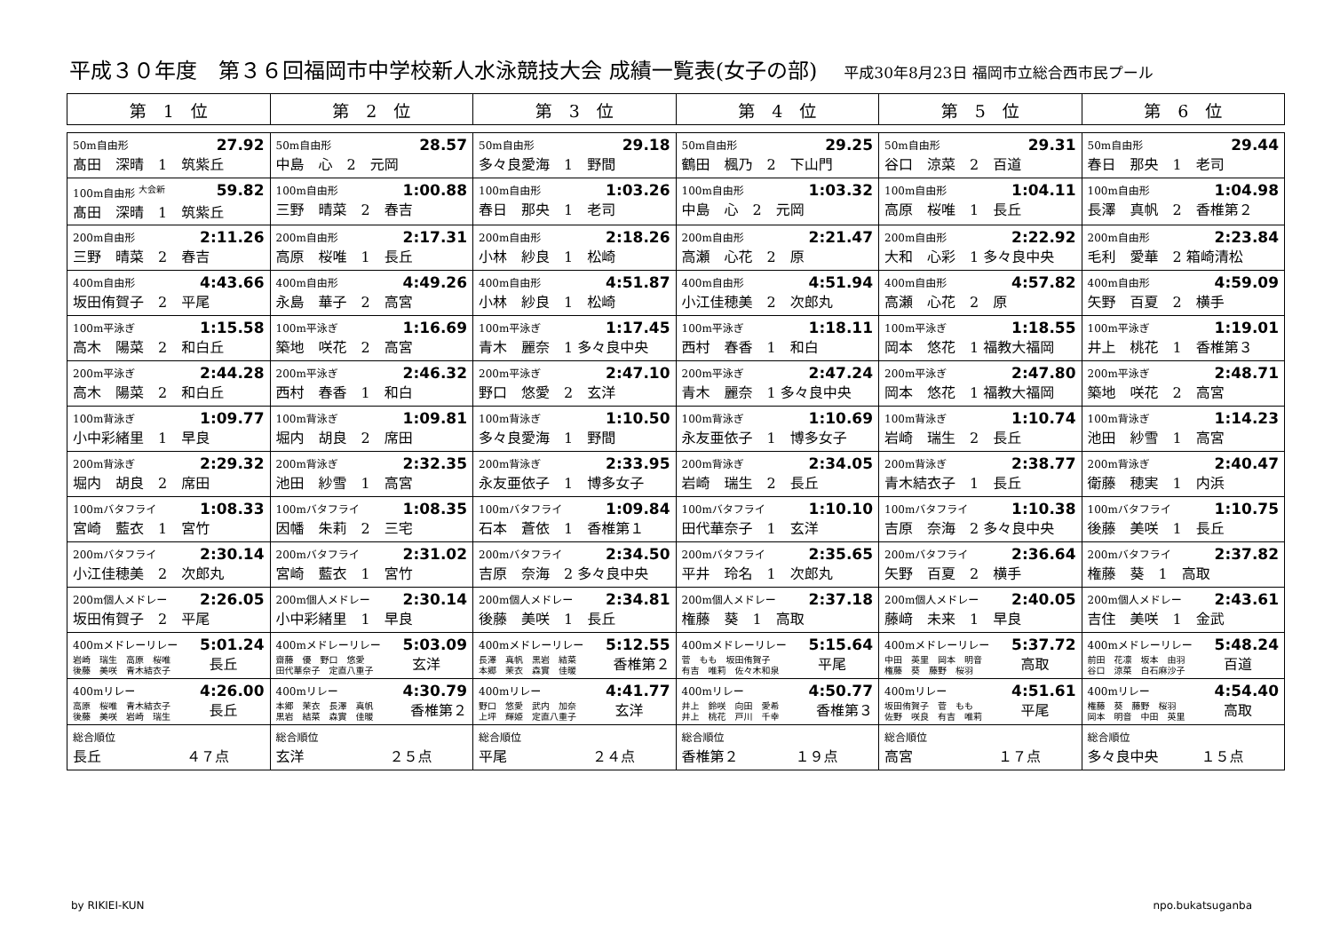平成３０年度　第３６回福岡市中学校新人水泳競技大会 成績一覧表(女子の部) 平成30年8月23日 福岡市立総合西市民プール
| 第 1 位 | 第 2 位 | 第 3 位 | 第 4 位 | 第 5 位 | 第 6 位 |
| 50m自由形 27.92 髙田 深晴 1 筑紫丘 | 50m自由形 28.57 中島 心 2 元岡 | 50m自由形 29.18 多々良愛海 1 野間 | 50m自由形 29.25 鶴田 楓乃 2 下山門 | 50m自由形 29.31 谷口 涼菜 2 百道 | 50m自由形 29.44 春日 那央 1 老司 |
| 100m自由形 <sup>大会新</sup> 59.82 髙田 深晴 1 筑紫丘 | 100m自由形 1:00.88 三野 晴菜 2 春吉 | 100m自由形 1:03.26 春日 那央 1 老司 | 100m自由形 1:03.32 中島 心 2 元岡 | 100m自由形 1:04.11 高原 桜唯 1 長丘 | 100m自由形 1:04.98 長澤 真帆 2 香椎第２ |
| 200m自由形 2:11.26 三野 晴菜 2 春吉 | 200m自由形 2:17.31 高原 桜唯 1 長丘 | 200m自由形 2:18.26 小林 紗良 1 松崎 | 200m自由形 2:21.47 高瀬 心花 2 原 | 200m自由形 2:22.92 大和 心彩 1 多々良中央 | 200m自由形 2:23.84 毛利 愛華 2 箱崎清松 |
| 400m自由形 4:43.66 坂田侑賀子 2 平尾 | 400m自由形 4:49.26 永島 華子 2 高宮 | 400m自由形 4:51.87 小林 紗良 1 松崎 | 400m自由形 4:51.94 小江佳穂美 2 次郎丸 | 400m自由形 4:57.82 高瀬 心花 2 原 | 400m自由形 4:59.09 矢野 百夏 2 横手 |
| 100m平泳ぎ 1:15.58 高木 陽菜 2 和白丘 | 100m平泳ぎ 1:16.69 築地 咲花 2 高宮 | 100m平泳ぎ 1:17.45 青木 麗奈 1 多々良中央 | 100m平泳ぎ 1:18.11 西村 春香 1 和白 | 100m平泳ぎ 1:18.55 岡本 悠花 1 福教大福岡 | 100m平泳ぎ 1:19.01 井上 桃花 1 香椎第３ |
| 200m平泳ぎ 2:44.28 高木 陽菜 2 和白丘 | 200m平泳ぎ 2:46.32 西村 春香 1 和白 | 200m平泳ぎ 2:47.10 野口 悠愛 2 玄洋 | 200m平泳ぎ 2:47.24 青木 麗奈 1 多々良中央 | 200m平泳ぎ 2:47.80 岡本 悠花 1 福教大福岡 | 200m平泳ぎ 2:48.71 築地 咲花 2 高宮 |
| 100m背泳ぎ 1:09.77 小中彩緒里 1 早良 | 100m背泳ぎ 1:09.81 堀内 胡良 2 席田 | 100m背泳ぎ 1:10.50 多々良愛海 1 野間 | 100m背泳ぎ 1:10.69 永友亜依子 1 博多女子 | 100m背泳ぎ 1:10.74 岩崎 瑞生 2 長丘 | 100m背泳ぎ 1:14.23 池田 紗雪 1 高宮 |
| 200m背泳ぎ 2:29.32 堀内 胡良 2 席田 | 200m背泳ぎ 2:32.35 池田 紗雪 1 高宮 | 200m背泳ぎ 2:33.95 永友亜依子 1 博多女子 | 200m背泳ぎ 2:34.05 岩崎 瑞生 2 長丘 | 200m背泳ぎ 2:38.77 青木結衣子 1 長丘 | 200m背泳ぎ 2:40.47 衛藤 穂実 1 内浜 |
| 100mバタフライ 1:08.33 宮崎 藍衣 1 宮竹 | 100mバタフライ 1:08.35 因幡 朱莉 2 三宅 | 100mバタフライ 1:09.84 石本 蒼依 1 香椎第１ | 100mバタフライ 1:10.10 田代華奈子 1 玄洋 | 100mバタフライ 1:10.38 吉原 奈海 2 多々良中央 | 100mバタフライ 1:10.75 後藤 美咲 1 長丘 |
| 200mバタフライ 2:30.14 小江佳穂美 2 次郎丸 | 200mバタフライ 2:31.02 宮崎 藍衣 1 宮竹 | 200mバタフライ 2:34.50 吉原 奈海 2 多々良中央 | 200mバタフライ 2:35.65 平井 玲名 1 次郎丸 | 200mバタフライ 2:36.64 矢野 百夏 2 横手 | 200mバタフライ 2:37.82 権藤 葵 1 高取 |
| 200m個人メドレー 2:26.05 坂田侑賀子 2 平尾 | 200m個人メドレー 2:30.14 小中彩緒里 1 早良 | 200m個人メドレー 2:34.81 後藤 美咲 1 長丘 | 200m個人メドレー 2:37.18 権藤 葵 1 高取 | 200m個人メドレー 2:40.05 藤﨑 未来 1 早良 | 200m個人メドレー 2:43.61 吉住 美咲 1 金武 |
| 400mメドレーリレー 5:01.24 長丘 岩崎 瑞生 高原 桜唯 後藤 美咲 青木結衣子 | 400mメドレーリレー 5:03.09 玄洋 齋藤 優 野口 悠愛 田代華奈子 定直八重子 | 400mメドレーリレー 5:12.55 香椎第２ 長澤 真帆 黒岩 結菜 本郷 茉衣 森實 佳暖 | 400mメドレーリレー 5:15.64 平尾 菅 もも 坂田侑賀子 有吉 唯莉 佐々木和泉 | 400mメドレーリレー 5:37.72 高取 中田 英里 岡本 明音 権藤 葵 藤野 桜羽 | 400mメドレーリレー 5:48.24 百道 前田 花凛 坂本 由羽 谷口 涼菜 白石麻沙子 |
| 400mリレー 4:26.00 長丘 高原 桜唯 青木結衣子 後藤 美咲 岩崎 瑞生 | 400mリレー 4:30.79 香椎第２ 本郷 茉衣 長澤 真帆 黒岩 結菜 森實 佳暖 | 400mリレー 4:41.77 玄洋 野口 悠愛 武内 加奈 上坪 輝姫 定直八重子 | 400mリレー 4:50.77 香椎第３ 井上 鈴咲 向田 愛希 井上 桃花 戸川 千幸 | 400mリレー 4:51.61 平尾 坂田侑賀子 菅 もも 佐野 咲良 有吉 唯莉 | 400mリレー 4:54.40 高取 権藤 葵 藤野 桜羽 岡本 明音 中田 英里 |
| 総合順位 長丘 ４７点 | 総合順位 玄洋 ２５点 | 総合順位 平尾 ２４点 | 総合順位 香椎第２ １９点 | 総合順位 高宮 １７点 | 総合順位 多々良中央 １５点 |
by RIKIEI-KUN npo.bukatsuganba